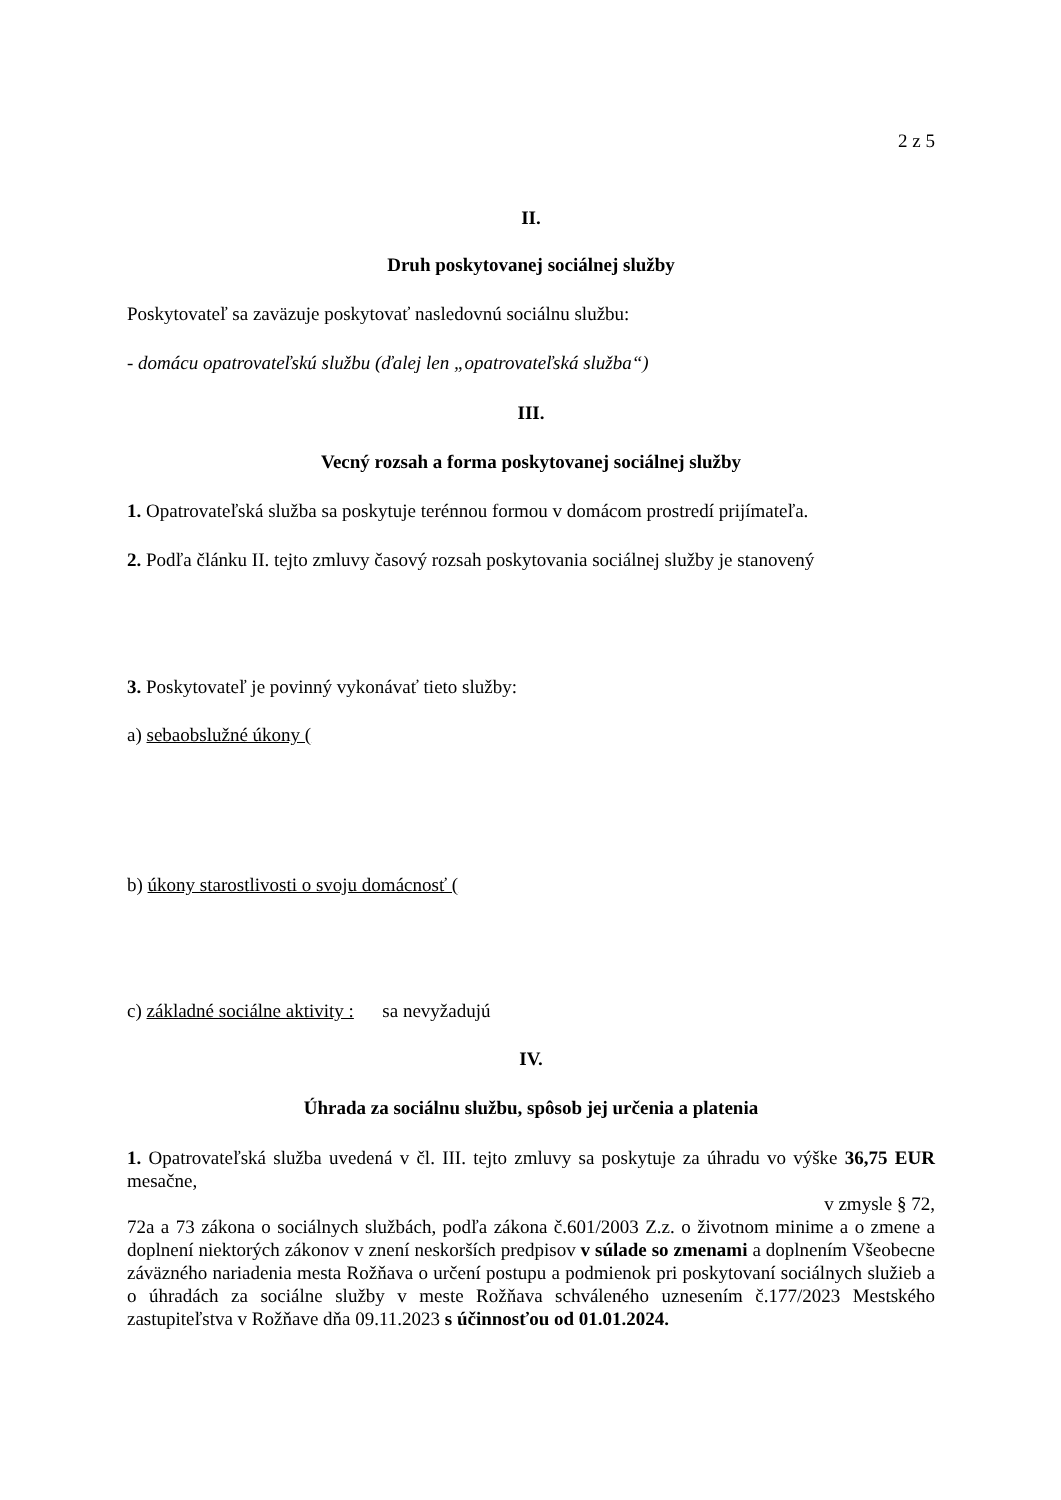2 z 5
II.
Druh poskytovanej sociálnej služby
Poskytovateľ sa zaväzuje poskytovať nasledovnú sociálnu službu:
- domácu opatrovateľskú službu (ďalej len „opatrovateľská služba“)
III.
Vecný rozsah a forma poskytovanej sociálnej služby
1. Opatrovateľská služba sa poskytuje terénnou formou v domácom prostredí prijímateľa.
2. Podľa článku II. tejto zmluvy časový rozsah poskytovania sociálnej služby je stanovený
3. Poskytovateľ je povinný vykonávať tieto služby:
a) sebaobslužné úkony (
b) úkony starostlivosti o svoju domácnosť (
c) základné sociálne aktivity : sa nevyžadujú
IV.
Úhrada za sociálnu službu, spôsob jej určenia a platenia
1. Opatrovateľská služba uvedená v čl. III. tejto zmluvy sa poskytuje za úhradu vo výške 36,75 EUR mesačne,
v zmysle § 72,
72a a 73 zákona o sociálnych službách, podľa zákona č.601/2003 Z.z. o životnom minime a o zmene a doplnení niektorých zákonov v znení neskorších predpisov v súlade so zmenami a doplnením Všeobecne záväzného nariadenia mesta Rožňava o určení postupu a podmienok pri poskytovaní sociálnych služieb a o úhradách za sociálne služby v meste Rožňava schváleného uznesením č.177/2023 Mestského zastupiteľstva v Rožňave dňa 09.11.2023 s účinnosťou od 01.01.2024.